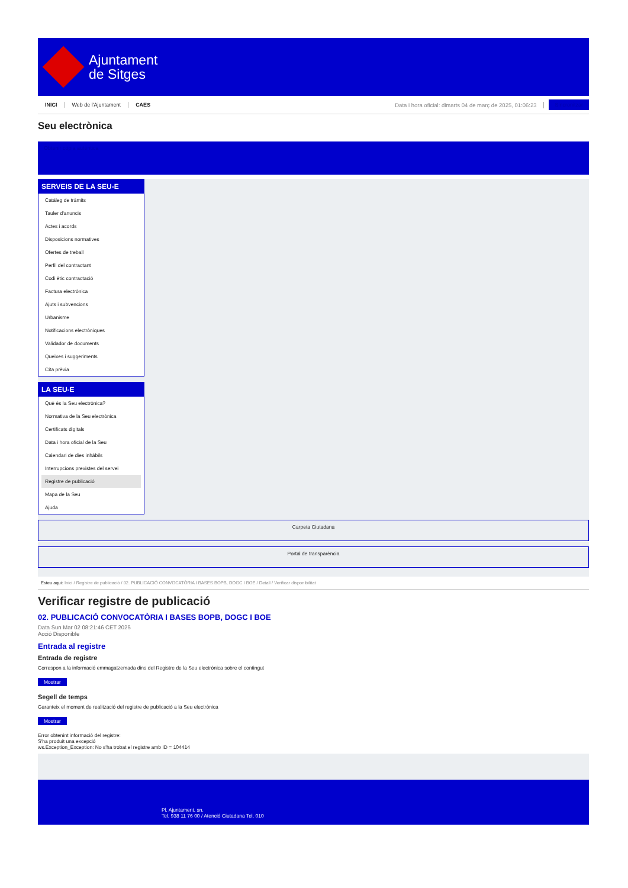Ajuntament
de Sitges
INICI Web de l'Ajuntament CAES Data i hora oficial: dimarts 04 de març de 2025, 01:06:23 Sincronitzar
Seu electrònica
Obtenir còpia autèntica
SERVEIS DE LA SEU-E
Catàleg de tràmits
Tauler d'anuncis
Actes i acords
Disposicions normatives
Ofertes de treball
Perfil del contractant
Codi ètic contractació
Factura electrònica
Ajuts i subvencions
Urbanisme
Notificacions electròniques
Validador de documents
Queixes i suggeriments
Cita prèvia
LA SEU-E
Què és la Seu electrònica?
Normativa de la Seu electrònica
Certificats digitals
Data i hora oficial de la Seu
Calendari de dies inhàbils
Interrupcions previstes del servei
Registre de publicació
Mapa de la Seu
Ajuda
Carpeta Ciutadana
Portal de transparència
Esteu aquí: Inici / Registre de publicació / 02. PUBLICACIÓ CONVOCATÒRIA I BASES BOPB, DOGC I BOE / Detall / Verificar disponibilitat
Verificar registre de publicació
02. PUBLICACIÓ CONVOCATÒRIA I BASES BOPB, DOGC I BOE
Data Sun Mar 02 08:21:46 CET 2025
Acció Disponible
Entrada al registre
Entrada de registre
Correspon a la informació emmagatzemada dins del Registre de la Seu electrònica sobre el contingut
Mostrar
Segell de temps
Garanteix el moment de realització del registre de publicació a la Seu electrònica
Mostrar
Error obtenint informació del registre:
S'ha produit una excepció
ws.Exception_Exception: No s'ha trobat el registre amb ID = 104414
Pl. Ajuntament, sn.
Tel. 938 11 76 00 / Atenció Ciutadana Tel. 010